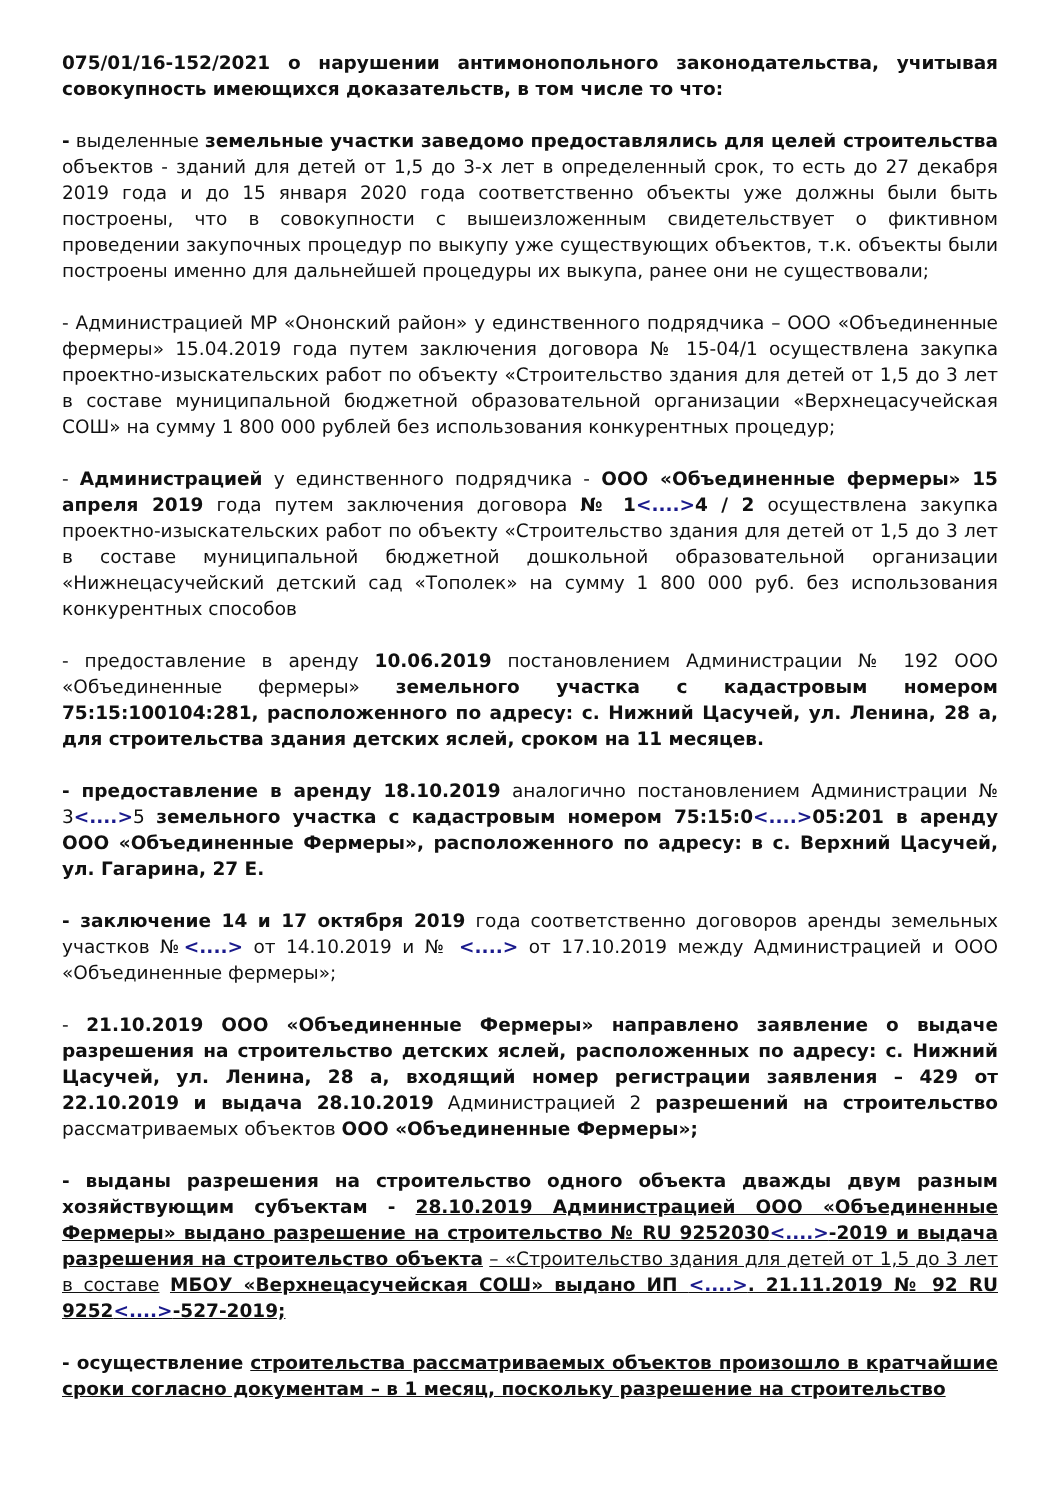075/01/16-152/2021 о нарушении антимонопольного законодательства, учитывая совокупность имеющихся доказательств, в том числе то что:
- выделенные земельные участки заведомо предоставлялись для целей строительства объектов - зданий для детей от 1,5 до 3-х лет в определенный срок, то есть до 27 декабря 2019 года и до 15 января 2020 года соответственно объекты уже должны были быть построены, что в совокупности с вышеизложенным свидетельствует о фиктивном проведении закупочных процедур по выкупу уже существующих объектов, т.к. объекты были построены именно для дальнейшей процедуры их выкупа, ранее они не существовали;
- Администрацией МР «Ононский район» у единственного подрядчика – ООО «Объединенные фермеры» 15.04.2019 года путем заключения договора № 15-04/1 осуществлена закупка проектно-изыскательских работ по объекту «Строительство здания для детей от 1,5 до 3 лет в составе муниципальной бюджетной образовательной организации «Верхнецасучейская СОШ» на сумму 1 800 000 рублей без использования конкурентных процедур;
- Администрацией у единственного подрядчика - ООО «Объединенные фермеры» 15 апреля 2019 года путем заключения договора № 1<....>4 / 2 осуществлена закупка проектно-изыскательских работ по объекту «Строительство здания для детей от 1,5 до 3 лет в составе муниципальной бюджетной дошкольной образовательной организации «Нижнецасучейский детский сад «Тополек» на сумму 1 800 000 руб. без использования конкурентных способов
- предоставление в аренду 10.06.2019 постановлением Администрации № 192 ООО «Объединенные фермеры» земельного участка с кадастровым номером 75:15:100104:281, расположенного по адресу: с. Нижний Цасучей, ул. Ленина, 28 а, для строительства здания детских яслей, сроком на 11 месяцев.
- предоставление в аренду 18.10.2019 аналогично постановлением Администрации № 3<....>5 земельного участка с кадастровым номером 75:15:0<....>05:201 в аренду ООО «Объединенные Фермеры», расположенного по адресу: в с. Верхний Цасучей, ул. Гагарина, 27 Е.
- заключение 14 и 17 октября 2019 года соответственно договоров аренды земельных участков №<....> от 14.10.2019 и № <....> от 17.10.2019 между Администрацией и ООО «Объединенные фермеры»;
- 21.10.2019 ООО «Объединенные Фермеры» направлено заявление о выдаче разрешения на строительство детских яслей, расположенных по адресу: с. Нижний Цасучей, ул. Ленина, 28 а, входящий номер регистрации заявления – 429 от 22.10.2019 и выдача 28.10.2019 Администрацией 2 разрешений на строительство рассматриваемых объектов ООО «Объединенные Фермеры»;
- выданы разрешения на строительство одного объекта дважды двум разным хозяйствующим субъектам - 28.10.2019 Администрацией ООО «Объединенные Фермеры» выдано разрешение на строительство № RU 9252030<....>-2019 и выдача разрешения на строительство объекта – «Строительство здания для детей от 1,5 до 3 лет в составе МБОУ «Верхнецасучейская СОШ» выдано ИП <....>. 21.11.2019 № 92 RU 9252<....>-527-2019;
- осуществление строительства рассматриваемых объектов произошло в кратчайшие сроки согласно документам – в 1 месяц, поскольку разрешение на строительство